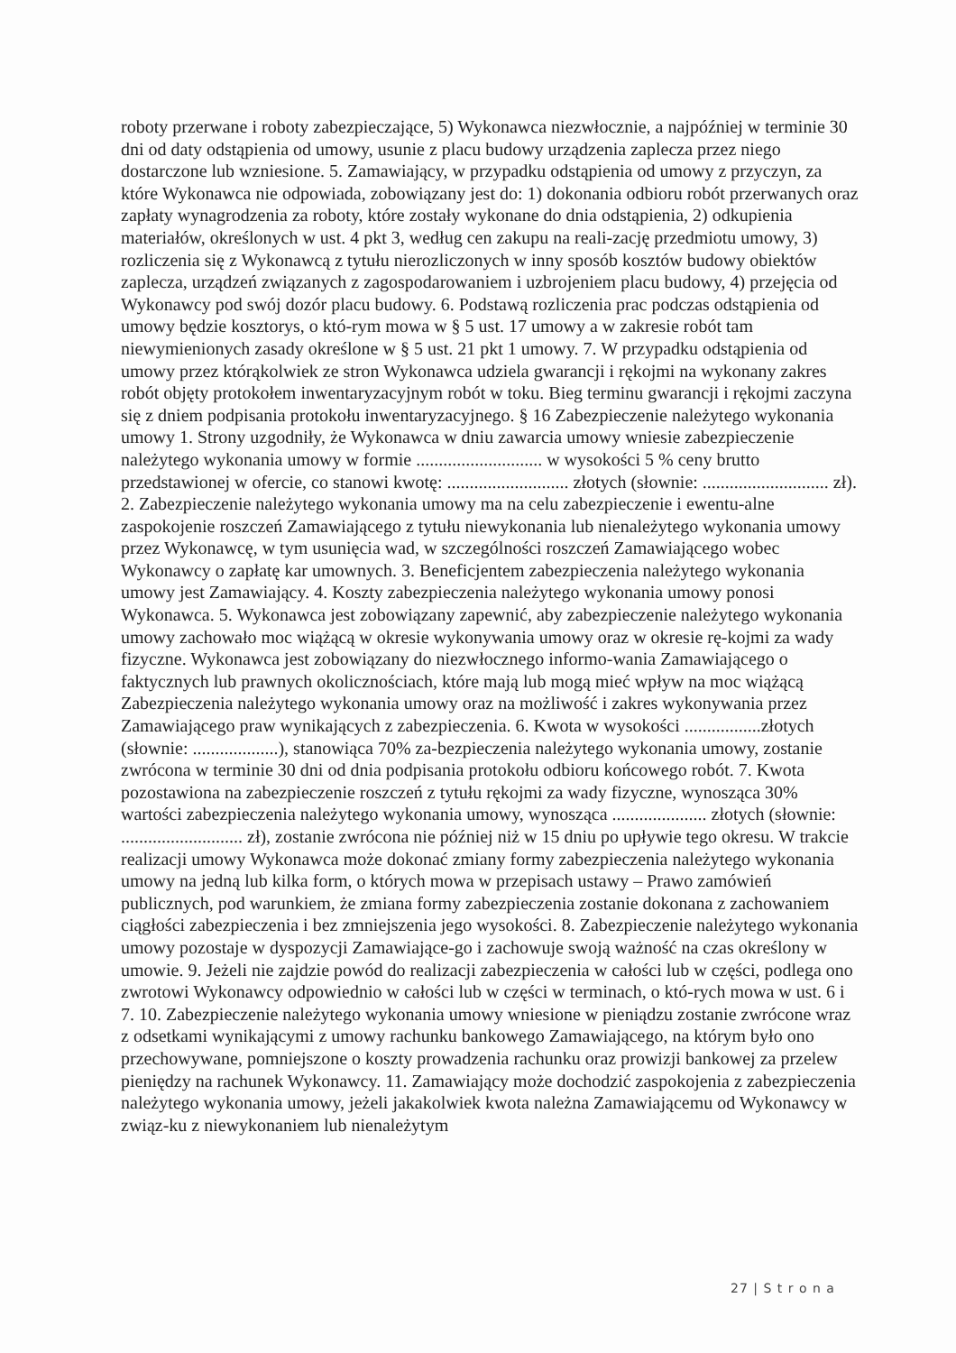roboty przerwane i roboty zabezpieczające, 5) Wykonawca niezwłocznie, a najpóźniej w terminie 30 dni od daty odstąpienia od umowy, usunie z placu budowy urządzenia zaplecza przez niego dostarczone lub wzniesione. 5. Zamawiający, w przypadku odstąpienia od umowy z przyczyn, za które Wykonawca nie odpowiada, zobowiązany jest do: 1) dokonania odbioru robót przerwanych oraz zapłaty wynagrodzenia za roboty, które zostały wykonane do dnia odstąpienia, 2) odkupienia materiałów, określonych w ust. 4 pkt 3, według cen zakupu na reali-zację przedmiotu umowy, 3) rozliczenia się z Wykonawcą z tytułu nierozliczonych w inny sposób kosztów budowy obiektów zaplecza, urządzeń związanych z zagospodarowaniem i uzbrojeniem placu budowy, 4) przejęcia od Wykonawcy pod swój dozór placu budowy. 6. Podstawą rozliczenia prac podczas odstąpienia od umowy będzie kosztorys, o któ-rym mowa w § 5 ust. 17 umowy a w zakresie robót tam niewymienionych zasady określone w § 5 ust. 21 pkt 1 umowy. 7. W przypadku odstąpienia od umowy przez którąkolwiek ze stron Wykonawca udziela gwarancji i rękojmi na wykonany zakres robót objęty protokołem inwentaryzacyjnym robót w toku. Bieg terminu gwarancji i rękojmi zaczyna się z dniem podpisania protokołu inwentaryzacyjnego. § 16 Zabezpieczenie należytego wykonania umowy 1. Strony uzgodniły, że Wykonawca w dniu zawarcia umowy wniesie zabezpieczenie należytego wykonania umowy w formie ............................ w wysokości 5 % ceny brutto przedstawionej w ofercie, co stanowi kwotę: ........................... złotych (słownie: ............................ zł). 2. Zabezpieczenie należytego wykonania umowy ma na celu zabezpieczenie i ewentu-alne zaspokojenie roszczeń Zamawiającego z tytułu niewykonania lub nienależytego wykonania umowy przez Wykonawcę, w tym usunięcia wad, w szczególności roszczeń Zamawiającego wobec Wykonawcy o zapłatę kar umownych. 3. Beneficjentem zabezpieczenia należytego wykonania umowy jest Zamawiający. 4. Koszty zabezpieczenia należytego wykonania umowy ponosi Wykonawca. 5. Wykonawca jest zobowiązany zapewnić, aby zabezpieczenie należytego wykonania umowy zachowało moc wiążącą w okresie wykonywania umowy oraz w okresie rę-kojmi za wady fizyczne. Wykonawca jest zobowiązany do niezwłocznego informo-wania Zamawiającego o faktycznych lub prawnych okolicznościach, które mają lub mogą mieć wpływ na moc wiążącą Zabezpieczenia należytego wykonania umowy oraz na możliwość i zakres wykonywania przez Zamawiającego praw wynikających z zabezpieczenia. 6. Kwota w wysokości .................złotych (słownie: ...................), stanowiąca 70% za-bezpieczenia należytego wykonania umowy, zostanie zwrócona w terminie 30 dni od dnia podpisania protokołu odbioru końcowego robót. 7. Kwota pozostawiona na zabezpieczenie roszczeń z tytułu rękojmi za wady fizyczne, wynosząca 30% wartości zabezpieczenia należytego wykonania umowy, wynosząca ..................... złotych (słownie: ........................... zł), zostanie zwrócona nie później niż w 15 dniu po upływie tego okresu. W trakcie realizacji umowy Wykonawca może dokonać zmiany formy zabezpieczenia należytego wykonania umowy na jedną lub kilka form, o których mowa w przepisach ustawy – Prawo zamówień publicznych, pod warunkiem, że zmiana formy zabezpieczenia zostanie dokonana z zachowaniem ciągłości zabezpieczenia i bez zmniejszenia jego wysokości. 8. Zabezpieczenie należytego wykonania umowy pozostaje w dyspozycji Zamawiające-go i zachowuje swoją ważność na czas określony w umowie. 9. Jeżeli nie zajdzie powód do realizacji zabezpieczenia w całości lub w części, podlega ono zwrotowi Wykonawcy odpowiednio w całości lub w części w terminach, o któ-rych mowa w ust. 6 i 7. 10. Zabezpieczenie należytego wykonania umowy wniesione w pieniądzu zostanie zwrócone wraz z odsetkami wynikającymi z umowy rachunku bankowego Zamawiającego, na którym było ono przechowywane, pomniejszone o koszty prowadzenia rachunku oraz prowizji bankowej za przelew pieniędzy na rachunek Wykonawcy. 11. Zamawiający może dochodzić zaspokojenia z zabezpieczenia należytego wykonania umowy, jeżeli jakakolwiek kwota należna Zamawiającemu od Wykonawcy w związ-ku z niewykonaniem lub nienależytym
27 | S t r o n a